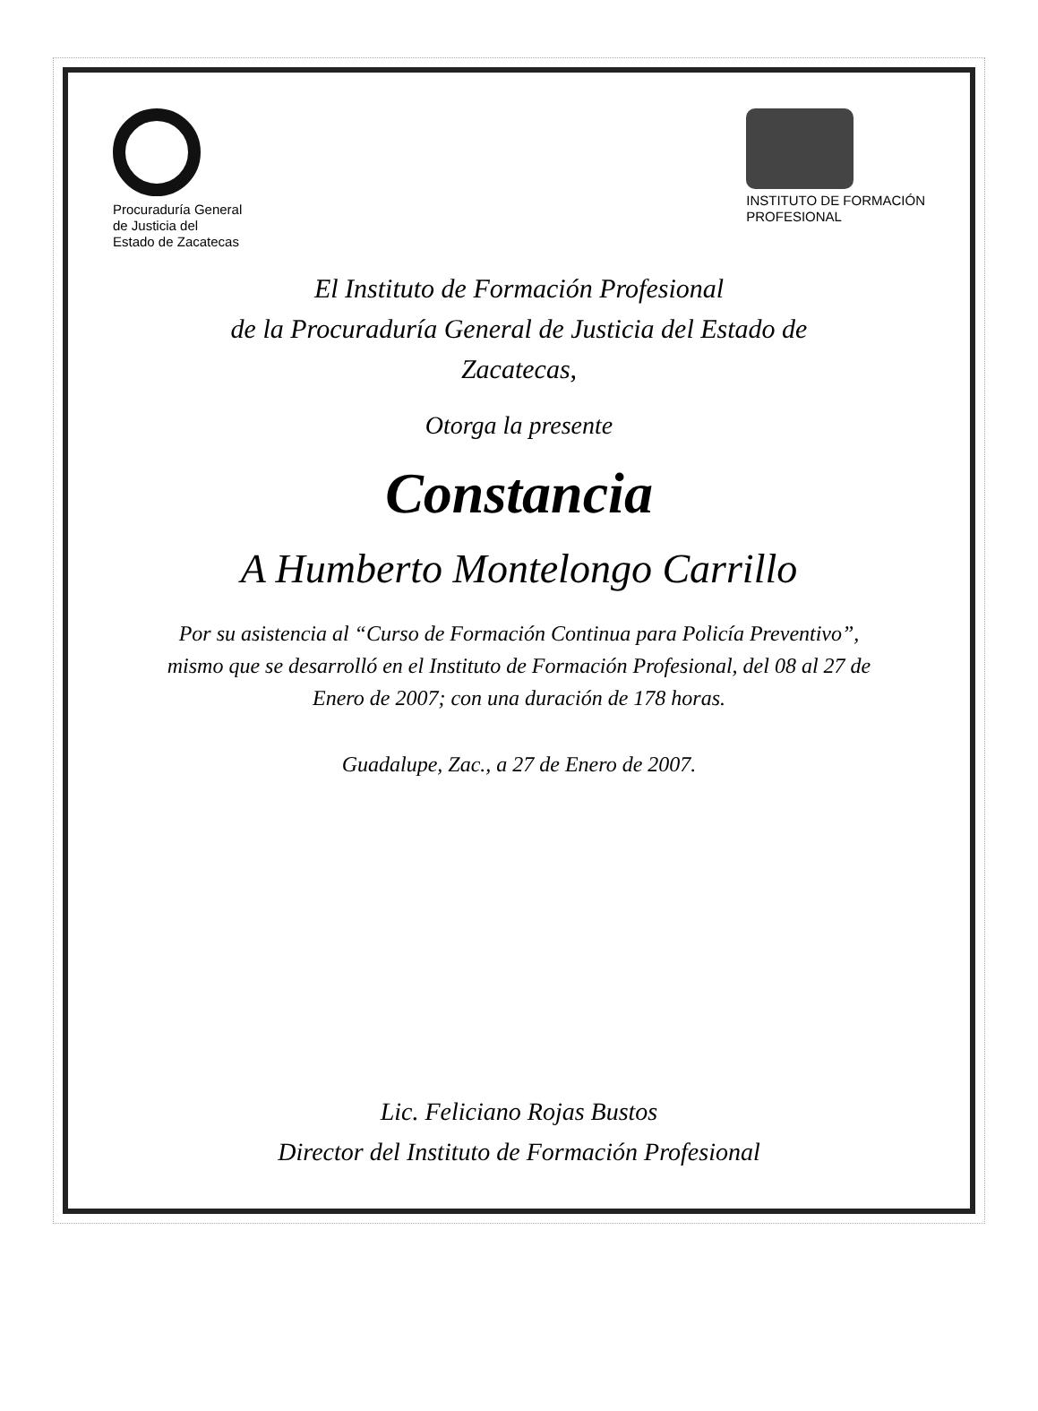Procuraduría General
de Justicia del
Estado de Zacatecas
INSTITUTO DE FORMACIÓN
PROFESIONAL
El Instituto de Formación Profesional
de la Procuraduría General de Justicia del Estado de
Zacatecas,
Otorga la presente
Constancia
A Humberto Montelongo Carrillo
Por su asistencia al “Curso de Formación Continua para Policía Preventivo”,
mismo que se desarrolló en el Instituto de Formación Profesional, del 08 al 27 de
Enero de 2007; con una duración de 178 horas.
Guadalupe, Zac., a 27 de Enero de 2007.
Lic. Feliciano Rojas Bustos
Director del Instituto de Formación Profesional